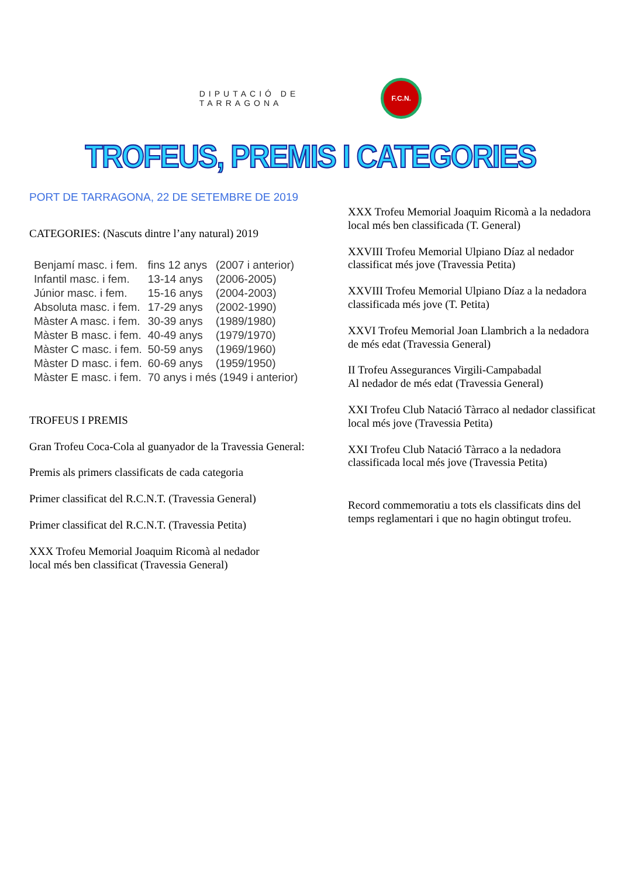DIPUTACIÓ DE
TARRAGONA
F.C.N.
TROFEUS, PREMIS I CATEGORIES
PORT DE TARRAGONA, 22 DE SETEMBRE DE 2019
CATEGORIES: (Nascuts dintre l’any natural) 2019
| Benjamí masc. i fem. | fins 12 anys | (2007 i anterior) |
| Infantil masc. i fem. | 13-14 anys | (2006-2005) |
| Júnior masc. i fem. | 15-16 anys | (2004-2003) |
| Absoluta masc. i fem. | 17-29 anys | (2002-1990) |
| Màster A masc. i fem. | 30-39 anys | (1989/1980) |
| Màster B masc. i fem. | 40-49 anys | (1979/1970) |
| Màster C masc. i fem. | 50-59 anys | (1969/1960) |
| Màster D masc. i fem. | 60-69 anys | (1959/1950) |
| Màster E masc. i fem. | 70 anys i més (1949 i anterior) | |
TROFEUS I PREMIS
Gran Trofeu Coca-Cola al guanyador de la Travessia General:
Premis als primers classificats de cada categoria
Primer classificat del R.C.N.T. (Travessia General)
Primer classificat del R.C.N.T. (Travessia Petita)
XXX Trofeu Memorial Joaquim Ricomà al nedador
local més ben classificat (Travessia General)
XXX Trofeu Memorial Joaquim Ricomà a la nedadora local més ben classificada (T. General)
XXVIII Trofeu Memorial Ulpiano Díaz al nedador classificat més jove (Travessia Petita)
XXVIII Trofeu Memorial Ulpiano Díaz a la nedadora classificada més jove (T. Petita)
XXVI Trofeu Memorial Joan Llambrich a la nedadora de més edat (Travessia General)
II Trofeu Assegurances Virgili-Campabadal
Al nedador de més edat (Travessia General)
XXI Trofeu Club Natació Tàrraco al nedador classificat local més jove (Travessia Petita)
XXI Trofeu Club Natació Tàrraco a la nedadora classificada local més jove (Travessia Petita)
Record commemoratiu a tots els classificats dins del temps reglamentari i que no hagin obtingut trofeu.